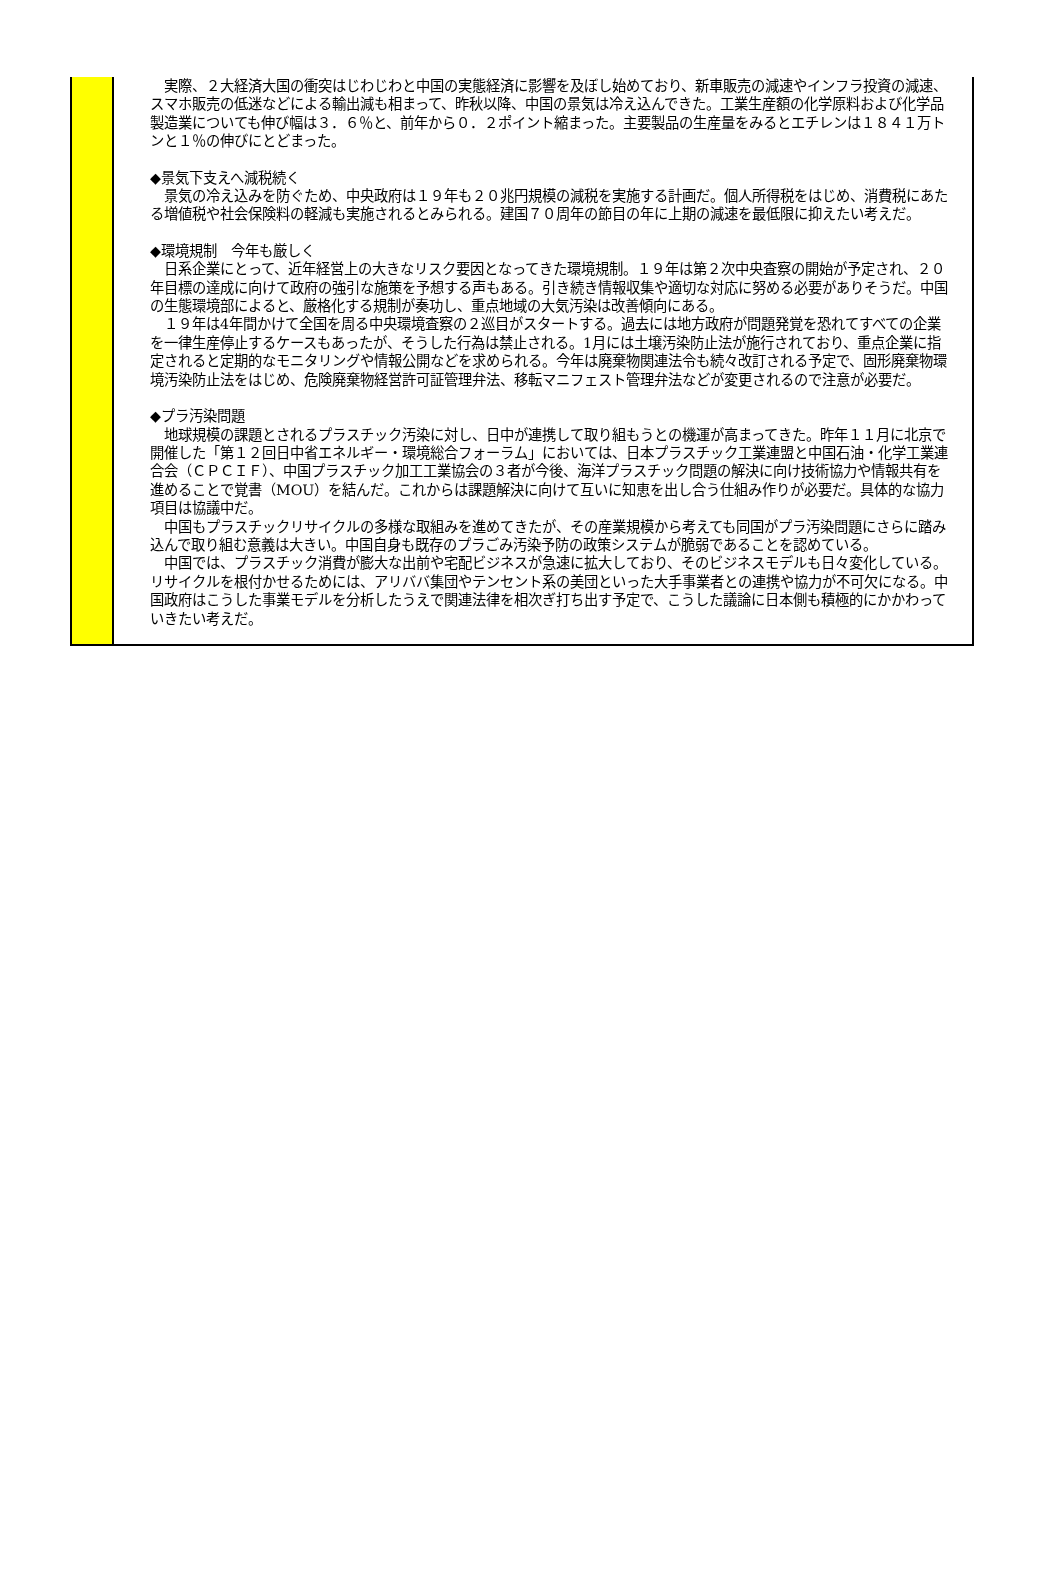実際、２大経済大国の衝突はじわじわと中国の実態経済に影響を及ぼし始めており、新車販売の減速やインフラ投資の減速、スマホ販売の低迷などによる輸出減も相まって、昨秋以降、中国の景気は冷え込んできた。工業生産額の化学原料および化学品製造業についても伸び幅は３．６％と、前年から０．２ポイント縮まった。主要製品の生産量をみるとエチレンは１８４１万トンと１％の伸びにとどまった。
◆景気下支えへ減税続く
　景気の冷え込みを防ぐため、中央政府は１９年も２０兆円規模の減税を実施する計画だ。個人所得税をはじめ、消費税にあたる増値税や社会保険料の軽減も実施されるとみられる。建国７０周年の節目の年に上期の減速を最低限に抑えたい考えだ。
◆環境規制　今年も厳しく
　日系企業にとって、近年経営上の大きなリスク要因となってきた環境規制。１９年は第２次中央査察の開始が予定され、２０年目標の達成に向けて政府の強引な施策を予想する声もある。引き続き情報収集や適切な対応に努める必要がありそうだ。中国の生態環境部によると、厳格化する規制が奏功し、重点地域の大気汚染は改善傾向にある。
　１９年は4年間かけて全国を周る中央環境査察の２巡目がスタートする。過去には地方政府が問題発覚を恐れてすべての企業を一律生産停止するケースもあったが、そうした行為は禁止される。1月には土壌汚染防止法が施行されており、重点企業に指定されると定期的なモニタリングや情報公開などを求められる。今年は廃棄物関連法令も続々改訂される予定で、固形廃棄物環境汚染防止法をはじめ、危険廃棄物経営許可証管理弁法、移転マニフェスト管理弁法などが変更されるので注意が必要だ。
◆プラ汚染問題
　地球規模の課題とされるプラスチック汚染に対し、日中が連携して取り組もうとの機運が高まってきた。昨年１１月に北京で開催した「第１２回日中省エネルギー・環境総合フォーラム」においては、日本プラスチック工業連盟と中国石油・化学工業連合会（ＣＰＣＩＦ）、中国プラスチック加工工業協会の３者が今後、海洋プラスチック問題の解決に向け技術協力や情報共有を進めることで覚書（MOU）を結んだ。これからは課題解決に向けて互いに知恵を出し合う仕組み作りが必要だ。具体的な協力項目は協議中だ。
　中国もプラスチックリサイクルの多様な取組みを進めてきたが、その産業規模から考えても同国がプラ汚染問題にさらに踏み込んで取り組む意義は大きい。中国自身も既存のプラごみ汚染予防の政策システムが脆弱であることを認めている。
　中国では、プラスチック消費が膨大な出前や宅配ビジネスが急速に拡大しており、そのビジネスモデルも日々変化している。リサイクルを根付かせるためには、アリババ集団やテンセント系の美団といった大手事業者との連携や協力が不可欠になる。中国政府はこうした事業モデルを分析したうえで関連法律を相次ぎ打ち出す予定で、こうした議論に日本側も積極的にかかわっていきたい考えだ。